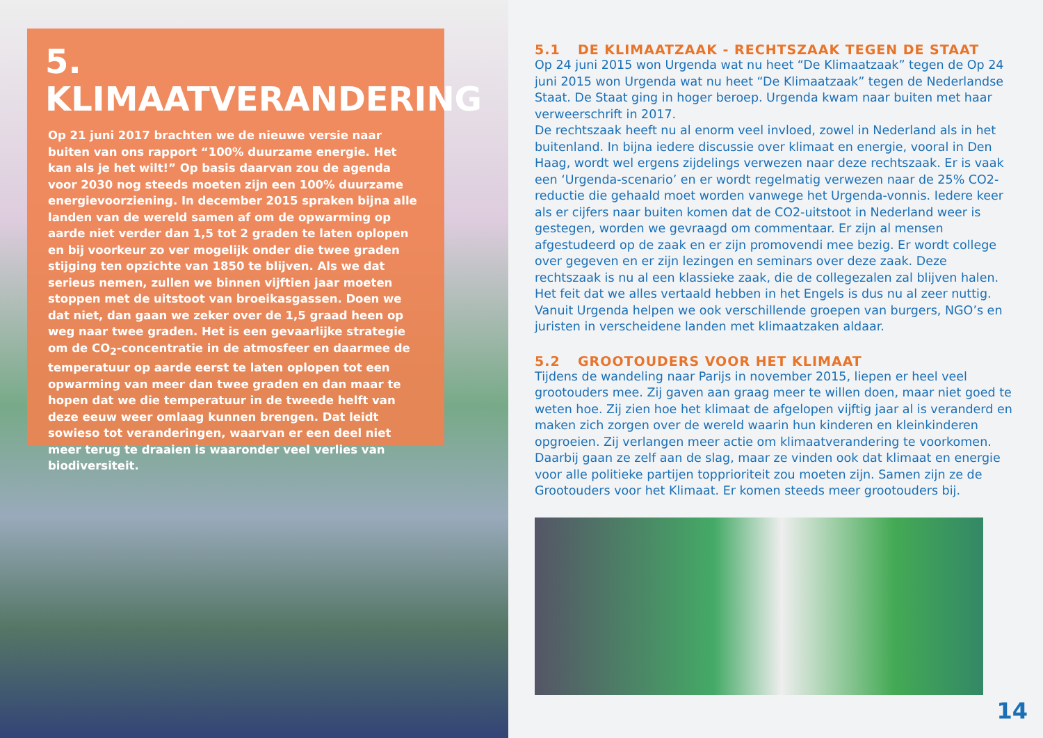5.
KLIMAATVERANDERING
Op 21 juni 2017 brachten we de nieuwe versie naar buiten van ons rapport “100% duurzame energie. Het kan als je het wilt!” Op basis daarvan zou de agenda voor 2030 nog steeds moeten zijn een 100% duurzame energievoorziening. In december 2015 spraken bijna alle landen van de wereld samen af om de opwarming op aarde niet verder dan 1,5 tot 2 graden te laten oplopen en bij voorkeur zo ver mogelijk onder die twee graden stijging ten opzichte van 1850 te blijven. Als we dat serieus nemen, zullen we binnen vijftien jaar moeten stoppen met de uitstoot van broeikasgassen. Doen we dat niet, dan gaan we zeker over de 1,5 graad heen op weg naar twee graden. Het is een gevaarlijke strategie om de CO<sub>2</sub>-concentratie in de atmosfeer en daarmee de temperatuur op aarde eerst te laten oplopen tot een opwarming van meer dan twee graden en dan maar te hopen dat we die temperatuur in de tweede helft van deze eeuw weer omlaag kunnen brengen. Dat leidt sowieso tot veranderingen, waarvan er een deel niet meer terug te draaien is waaronder veel verlies van biodiversiteit.
5.1 DE KLIMAATZAAK - RECHTSZAAK TEGEN DE STAAT
Op 24 juni 2015 won Urgenda wat nu heet “De Klimaatzaak” tegen de Op 24 juni 2015 won Urgenda wat nu heet “De Klimaatzaak” tegen de Nederlandse Staat. De Staat ging in hoger beroep. Urgenda kwam naar buiten met haar verweerschrift in 2017.
De rechtszaak heeft nu al enorm veel invloed, zowel in Nederland als in het buitenland. In bijna iedere discussie over klimaat en energie, vooral in Den Haag, wordt wel ergens zijdelings verwezen naar deze rechtszaak. Er is vaak een ‘Urgenda-scenario’ en er wordt regelmatig verwezen naar de 25% CO2-reductie die gehaald moet worden vanwege het Urgenda-vonnis. Iedere keer als er cijfers naar buiten komen dat de CO2-uitstoot in Nederland weer is gestegen, worden we gevraagd om commentaar. Er zijn al mensen afgestudeerd op de zaak en er zijn promovendi mee bezig. Er wordt college over gegeven en er zijn lezingen en seminars over deze zaak. Deze rechtszaak is nu al een klassieke zaak, die de collegezalen zal blijven halen. Het feit dat we alles vertaald hebben in het Engels is dus nu al zeer nuttig. Vanuit Urgenda helpen we ook verschillende groepen van burgers, NGO’s en juristen in verscheidene landen met klimaatzaken aldaar.
5.2 GROOTOUDERS VOOR HET KLIMAAT
Tijdens de wandeling naar Parijs in november 2015, liepen er heel veel grootouders mee. Zij gaven aan graag meer te willen doen, maar niet goed te weten hoe. Zij zien hoe het klimaat de afgelopen vijftig jaar al is veranderd en maken zich zorgen over de wereld waarin hun kinderen en kleinkinderen opgroeien. Zij verlangen meer actie om klimaatverandering te voorkomen. Daarbij gaan ze zelf aan de slag, maar ze vinden ook dat klimaat en energie voor alle politieke partijen topprioriteit zou moeten zijn. Samen zijn ze de Grootouders voor het Klimaat. Er komen steeds meer grootouders bij.
14